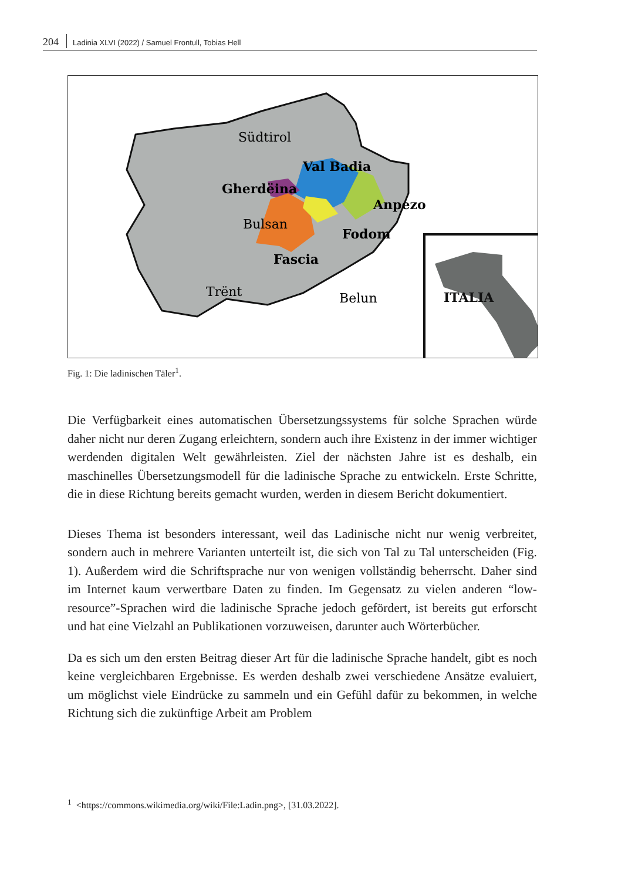204 Ladinia XLVI (2022) / Samuel Frontull, Tobias Hell
Südtirol
Val Badia
Gherdëina
Anpezo
Bulsan
Fodom
Fascia
Trënt
Belun
ITALIA
Fig. 1: Die ladinischen Täler<sup>1</sup>.
Die Verfügbarkeit eines automatischen Übersetzungssystems für solche Sprachen würde daher nicht nur deren Zugang erleichtern, sondern auch ihre Existenz in der immer wichtiger werdenden digitalen Welt gewährleisten. Ziel der nächsten Jahre ist es deshalb, ein maschinelles Übersetzungsmodell für die ladinische Sprache zu entwickeln. Erste Schritte, die in diese Richtung bereits gemacht wurden, werden in diesem Bericht dokumentiert.
Dieses Thema ist besonders interessant, weil das Ladinische nicht nur wenig verbreitet, sondern auch in mehrere Varianten unterteilt ist, die sich von Tal zu Tal unterscheiden (Fig. 1). Außerdem wird die Schriftsprache nur von wenigen vollständig beherrscht. Daher sind im Internet kaum verwertbare Daten zu finden. Im Gegensatz zu vielen anderen “low-resource”-Sprachen wird die ladinische Sprache jedoch gefördert, ist bereits gut erforscht und hat eine Vielzahl an Publikationen vorzuweisen, darunter auch Wörterbücher.
Da es sich um den ersten Beitrag dieser Art für die ladinische Sprache handelt, gibt es noch keine vergleichbaren Ergebnisse. Es werden deshalb zwei verschiedene Ansätze evaluiert, um möglichst viele Eindrücke zu sammeln und ein Gefühl dafür zu bekommen, in welche Richtung sich die zukünftige Arbeit am Problem
<sup>1</sup> <https://commons.wikimedia.org/wiki/File:Ladin.png>, [31.03.2022].